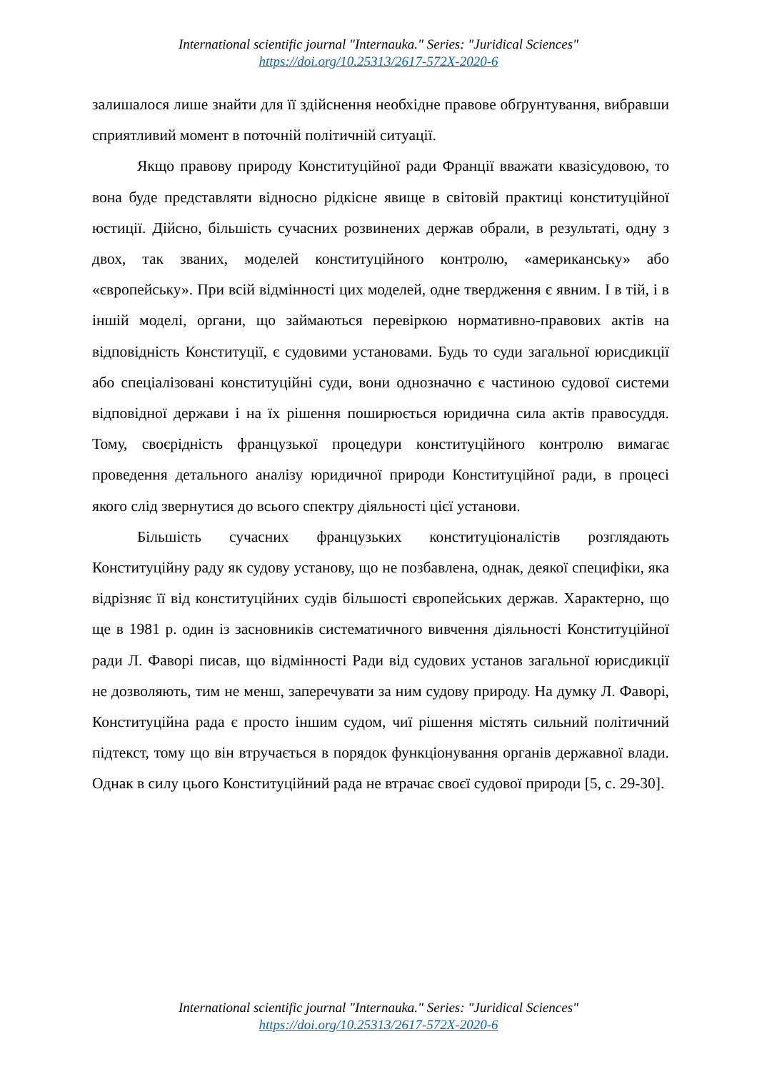International scientific journal "Internauka." Series: "Juridical Sciences"
https://doi.org/10.25313/2617-572X-2020-6
залишалося лише знайти для її здійснення необхідне правове обґрунтування, вибравши сприятливий момент в поточній політичній ситуації.
Якщо правову природу Конституційної ради Франції вважати квазісудовою, то вона буде представляти відносно рідкісне явище в світовій практиці конституційної юстиції. Дійсно, більшість сучасних розвинених держав обрали, в результаті, одну з двох, так званих, моделей конституційного контролю, «американську» або «європейську». При всій відмінності цих моделей, одне твердження є явним. І в тій, і в іншій моделі, органи, що займаються перевіркою нормативно-правових актів на відповідність Конституції, є судовими установами. Будь то суди загальної юрисдикції або спеціалізовані конституційні суди, вони однозначно є частиною судової системи відповідної держави і на їх рішення поширюється юридична сила актів правосуддя. Тому, своєрідність французької процедури конституційного контролю вимагає проведення детального аналізу юридичної природи Конституційної ради, в процесі якого слід звернутися до всього спектру діяльності цієї установи.
Більшість сучасних французьких конституціоналістів розглядають Конституційну раду як судову установу, що не позбавлена, однак, деякої специфіки, яка відрізняє її від конституційних судів більшості європейських держав. Характерно, що ще в 1981 р. один із засновників систематичного вивчення діяльності Конституційної ради Л. Фаворі писав, що відмінності Ради від судових установ загальної юрисдикції не дозволяють, тим не менш, заперечувати за ним судову природу. На думку Л. Фаворі, Конституційна рада є просто іншим судом, чиї рішення містять сильний політичний підтекст, тому що він втручається в порядок функціонування органів державної влади. Однак в силу цього Конституційний рада не втрачає своєї судової природи [5, с. 29-30].
International scientific journal "Internauka." Series: "Juridical Sciences"
https://doi.org/10.25313/2617-572X-2020-6